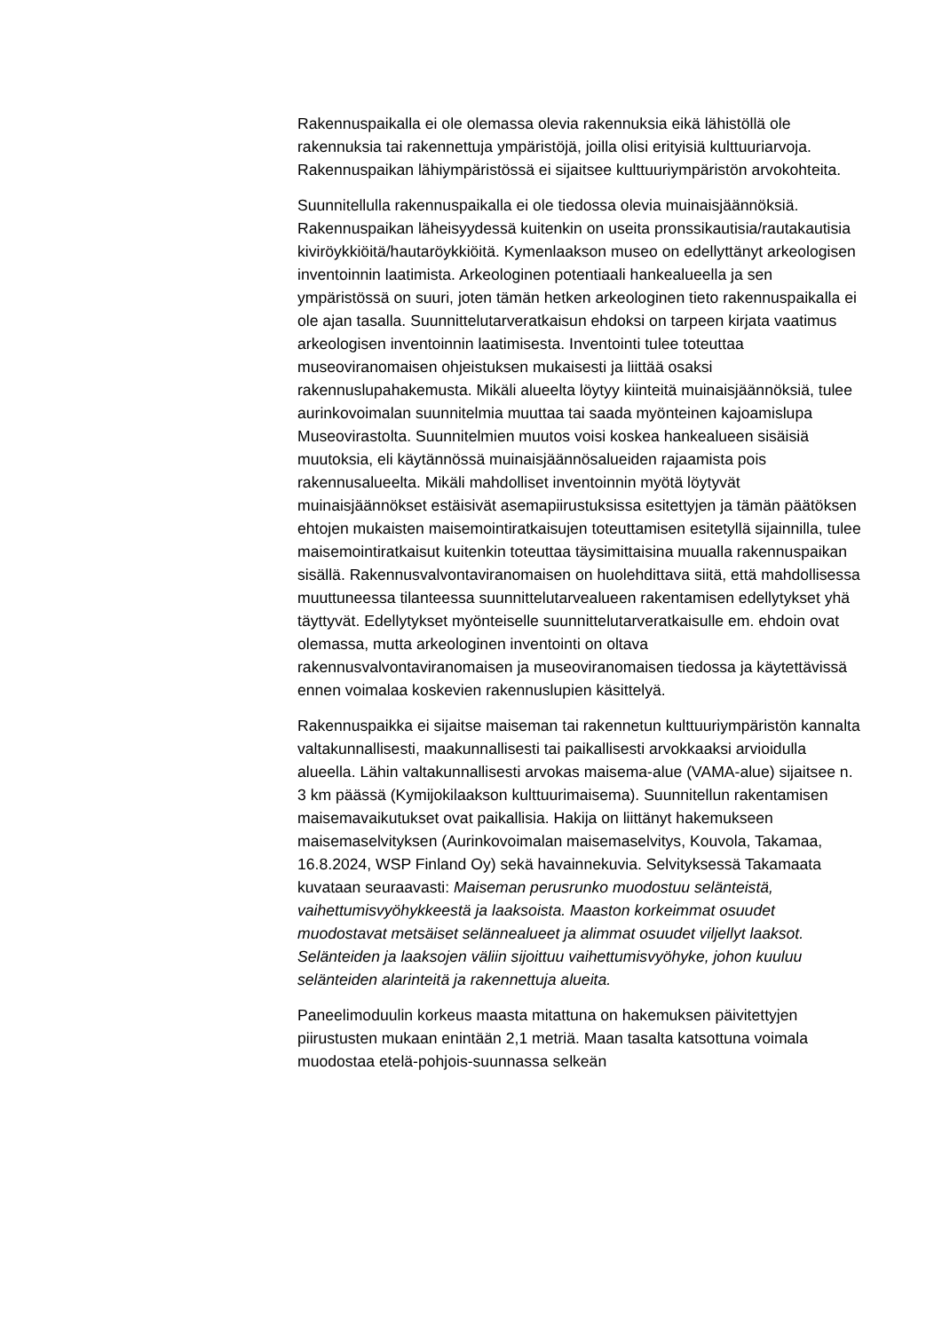Rakennuspaikalla ei ole olemassa olevia rakennuksia eikä lähistöllä ole rakennuksia tai rakennettuja ympäristöjä, joilla olisi erityisiä kulttuuriarvoja. Rakennuspaikan lähiympäristössä ei sijaitsee kulttuuriympäristön arvokohteita.
Suunnitellulla rakennuspaikalla ei ole tiedossa olevia muinaisjäännöksiä. Rakennuspaikan läheisyydessä kuitenkin on useita pronssikautisia/rautakautisia kiviröykkiöitä/hautaröykkiöitä. Kymenlaakson museo on edellyttänyt arkeologisen inventoinnin laatimista. Arkeologinen potentiaali hankealueella ja sen ympäristössä on suuri, joten tämän hetken arkeologinen tieto rakennuspaikalla ei ole ajan tasalla. Suunnittelutarveratkaisun ehdoksi on tarpeen kirjata vaatimus arkeologisen inventoinnin laatimisesta. Inventointi tulee toteuttaa museoviranomaisen ohjeistuksen mukaisesti ja liittää osaksi rakennuslupahakemusta. Mikäli alueelta löytyy kiinteitä muinaisjäännöksiä, tulee aurinkovoimalan suunnitelmia muuttaa tai saada myönteinen kajoamislupa Museovirastolta. Suunnitelmien muutos voisi koskea hankealueen sisäisiä muutoksia, eli käytännössä muinaisjäännösalueiden rajaamista pois rakennusalueelta. Mikäli mahdolliset inventoinnin myötä löytyvät muinaisjäännökset estäisivät asemapiirustuksissa esitettyjen ja tämän päätöksen ehtojen mukaisten maisemointiratkaisujen toteuttamisen esitetyllä sijainnilla, tulee maisemointiratkaisut kuitenkin toteuttaa täysimittaisina muualla rakennuspaikan sisällä. Rakennusvalvontaviranomaisen on huolehdittava siitä, että mahdollisessa muuttuneessa tilanteessa suunnittelutarvealueen rakentamisen edellytykset yhä täyttyvät. Edellytykset myönteiselle suunnittelutarveratkaisulle em. ehdoin ovat olemassa, mutta arkeologinen inventointi on oltava rakennusvalvontaviranomaisen ja museoviranomaisen tiedossa ja käytettävissä ennen voimalaa koskevien rakennuslupien käsittelyä.
Rakennuspaikka ei sijaitse maiseman tai rakennetun kulttuuriympäristön kannalta valtakunnallisesti, maakunnallisesti tai paikallisesti arvokkaaksi arvioidulla alueella. Lähin valtakunnallisesti arvokas maisema-alue (VAMA-alue) sijaitsee n. 3 km päässä (Kymijokilaakson kulttuurimaisema). Suunnitellun rakentamisen maisemavaikutukset ovat paikallisia. Hakija on liittänyt hakemukseen maisemaselvityksen (Aurinkovoimalan maisemaselvitys, Kouvola, Takamaa, 16.8.2024, WSP Finland Oy) sekä havainnekuvia. Selvityksessä Takamaata kuvataan seuraavasti: Maiseman perusrunko muodostuu selänteistä, vaihettumisvyöhykkeestä ja laaksoista. Maaston korkeimmat osuudet muodostavat metsäiset selännealueet ja alimmat osuudet viljellyt laaksot. Selänteiden ja laaksojen väliin sijoittuu vaihettumisvyöhyke, johon kuuluu selänteiden alarinteitä ja rakennettuja alueita.
Paneelimoduulin korkeus maasta mitattuna on hakemuksen päivitettyjen piirustusten mukaan enintään 2,1 metriä. Maan tasalta katsottuna voimala muodostaa etelä-pohjois-suunnassa selkeän